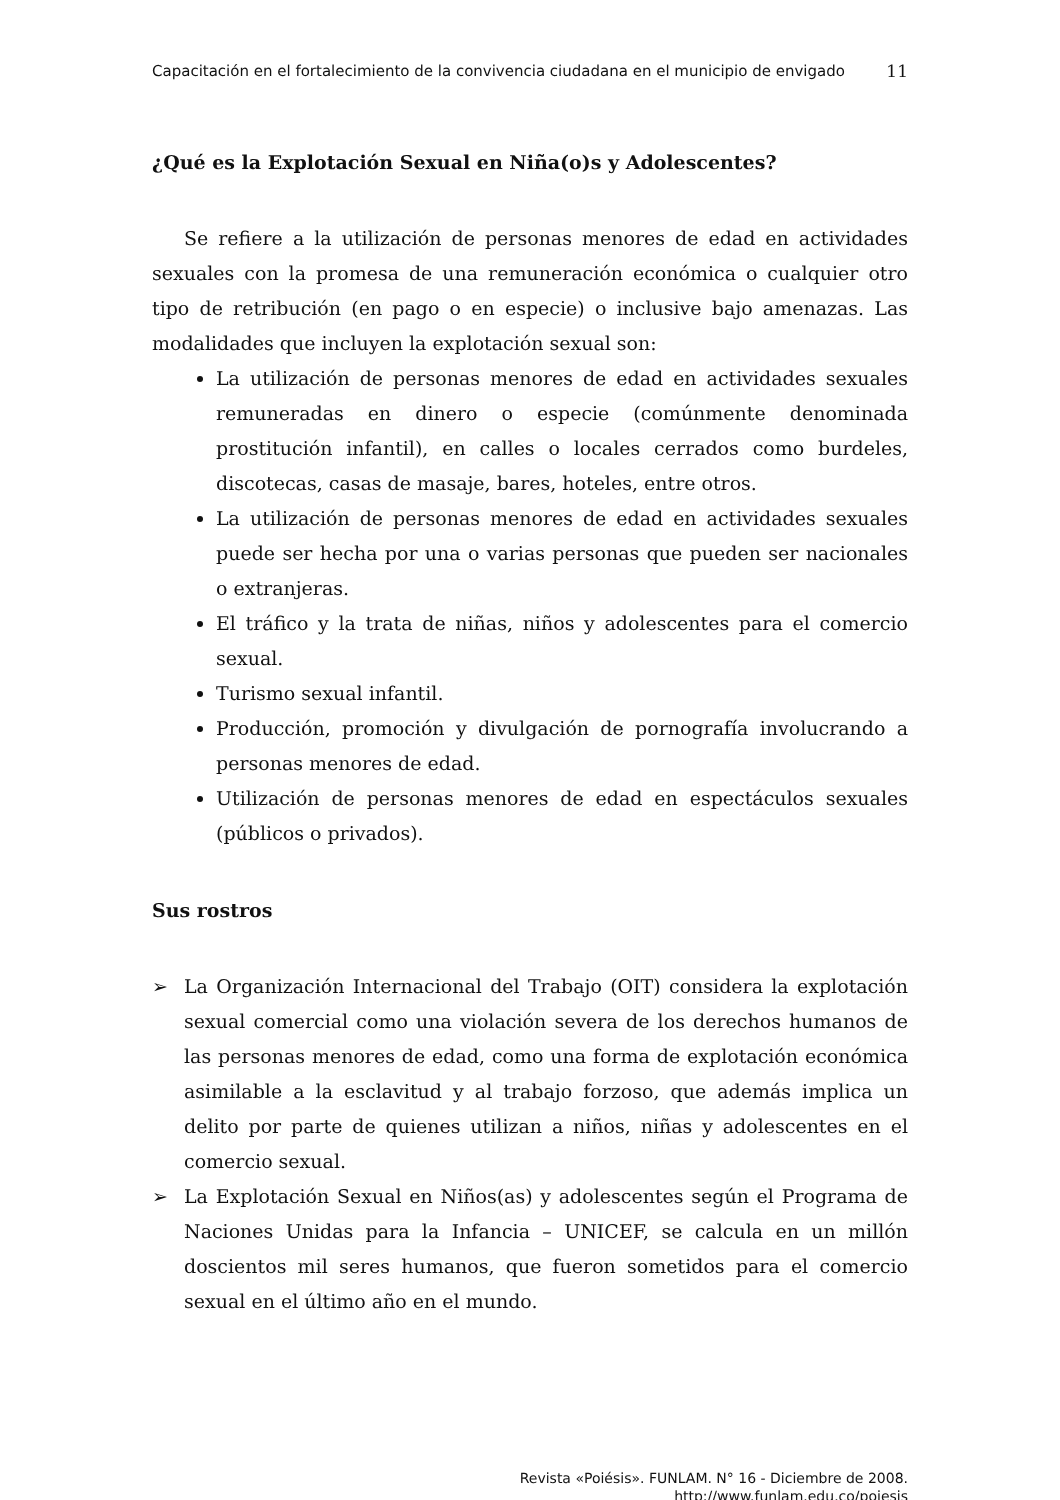Capacitación en el fortalecimiento de la convivencia ciudadana en el municipio de envigado
11
¿Qué es la Explotación Sexual en Niña(o)s y Adolescentes?
Se refiere a la utilización de personas menores de edad en actividades sexuales con la promesa de una remuneración económica o cualquier otro tipo de retribución (en pago o en especie) o inclusive bajo amenazas. Las modalidades que incluyen la explotación sexual son:
La utilización de personas menores de edad en actividades sexuales remuneradas en dinero o especie (comúnmente denominada prostitución infantil), en calles o locales cerrados como burdeles, discotecas, casas de masaje, bares, hoteles, entre otros.
La utilización de personas menores de edad en actividades sexuales puede ser hecha por una o varias personas que pueden ser nacionales o extranjeras.
El tráfico y la trata de niñas, niños y adolescentes para el comercio sexual.
Turismo sexual infantil.
Producción, promoción y divulgación de pornografía involucrando a personas menores de edad.
Utilización de personas menores de edad en espectáculos sexuales (públicos o privados).
Sus rostros
➢ La Organización Internacional del Trabajo (OIT) considera la explotación sexual comercial como una violación severa de los derechos humanos de las personas menores de edad, como una forma de explotación económica asimilable a la esclavitud y al trabajo forzoso, que además implica un delito por parte de quienes utilizan a niños, niñas y adolescentes en el comercio sexual.
➢ La Explotación Sexual en Niños(as) y adolescentes según el Programa de Naciones Unidas para la Infancia – UNICEF, se calcula en un millón doscientos mil seres humanos, que fueron sometidos para el comercio sexual en el último año en el mundo.
Revista «Poiésis». FUNLAM. N° 16 - Diciembre de 2008.
http://www.funlam.edu.co/poiesis